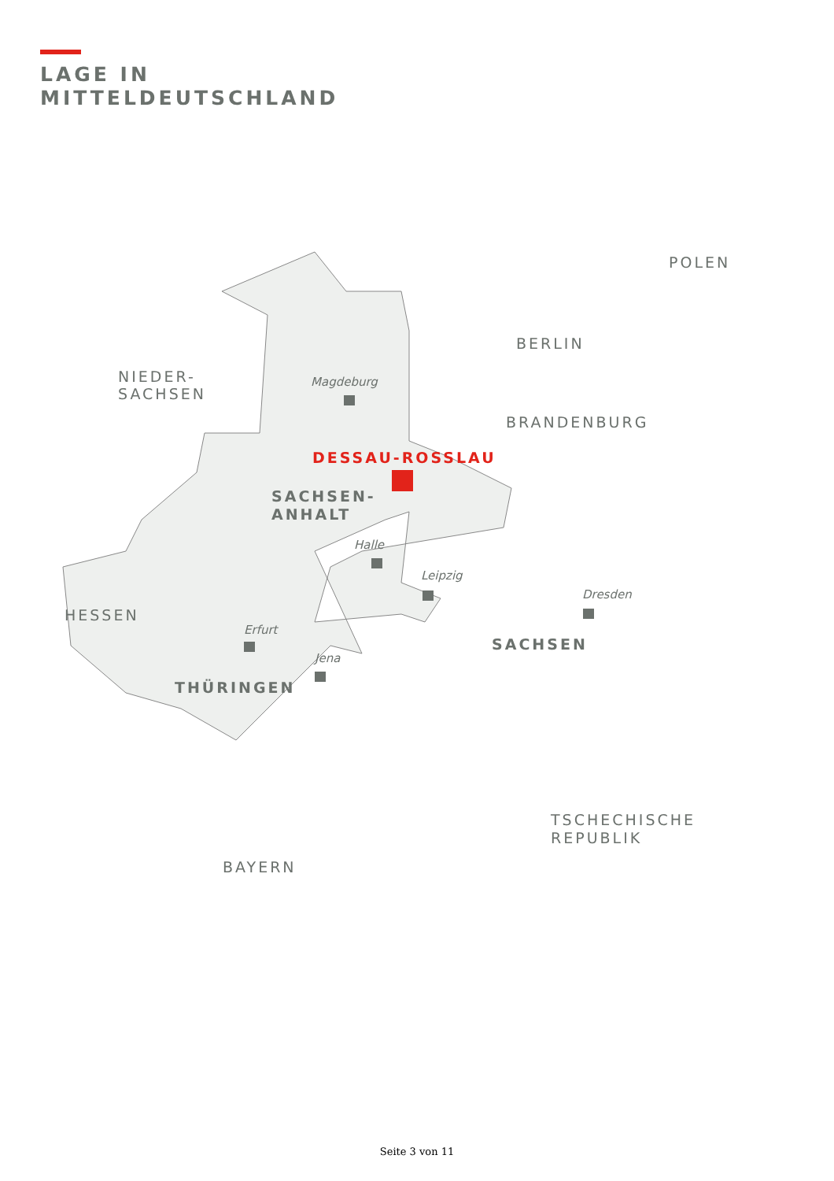LAGE IN
MITTELDEUTSCHLAND
NIEDER-
SACHSEN
BERLIN
POLEN
BRANDENBURG
DESSAU-ROSSLAU
SACHSEN-
ANHALT
Magdeburg
Halle
Leipzig
Dresden
HESSEN
Erfurt
SACHSEN
Jena
THÜRINGEN
TSCHECHISCHE
REPUBLIK
BAYERN
Seite 3 von 11